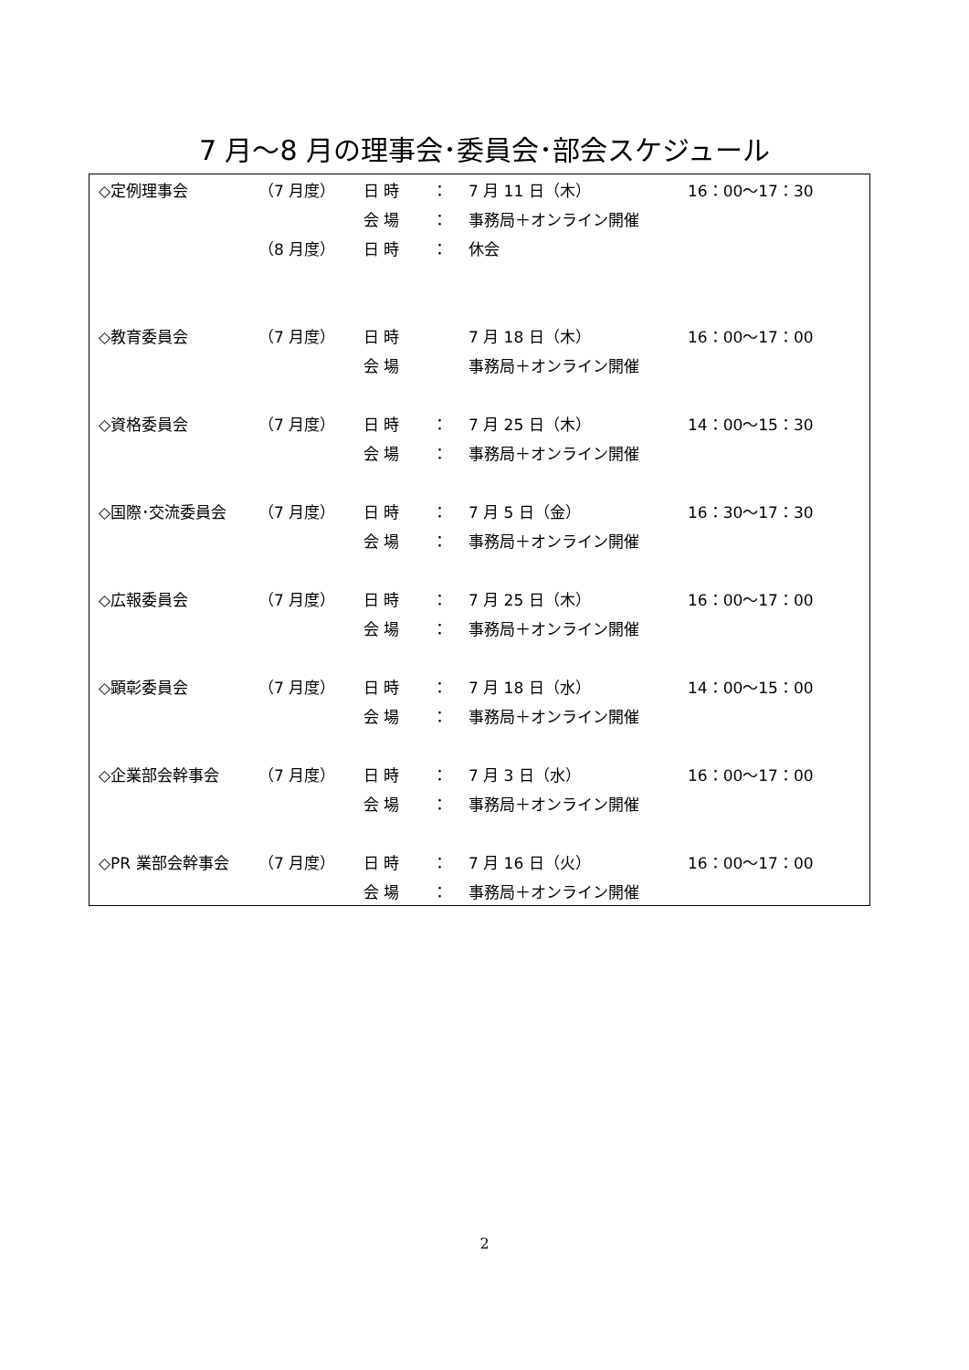7 月～8 月の理事会･委員会･部会スケジュール
| ◇定例理事会 | （7 月度） | 日 時 | ： | 7 月 11 日（木） | 16：00～17：30 |
| | | 会 場 | ： | 事務局＋オンライン開催 | |
| | （8 月度） | 日 時 | ： | 休会 | |
| ◇教育委員会 | （7 月度） | 日 時 | | 7 月 18 日（木） | 16：00～17：00 |
| | | 会 場 | | 事務局＋オンライン開催 | |
| ◇資格委員会 | （7 月度） | 日 時 | ： | 7 月 25 日（木） | 14：00～15：30 |
| | | 会 場 | ： | 事務局＋オンライン開催 | |
| ◇国際･交流委員会 | （7 月度） | 日 時 | ： | 7 月 5 日（金） | 16：30～17：30 |
| | | 会 場 | ： | 事務局＋オンライン開催 | |
| ◇広報委員会 | （7 月度） | 日 時 | ： | 7 月 25 日（木） | 16：00～17：00 |
| | | 会 場 | ： | 事務局＋オンライン開催 | |
| ◇顕彰委員会 | （7 月度） | 日 時 | ： | 7 月 18 日（水） | 14：00～15：00 |
| | | 会 場 | ： | 事務局＋オンライン開催 | |
| ◇企業部会幹事会 | （7 月度） | 日 時 | ： | 7 月 3 日（水） | 16：00～17：00 |
| | | 会 場 | ： | 事務局＋オンライン開催 | |
| ◇PR 業部会幹事会 | （7 月度） | 日 時 | ： | 7 月 16 日（火） | 16：00～17：00 |
| | | 会 場 | ： | 事務局＋オンライン開催 | |
2